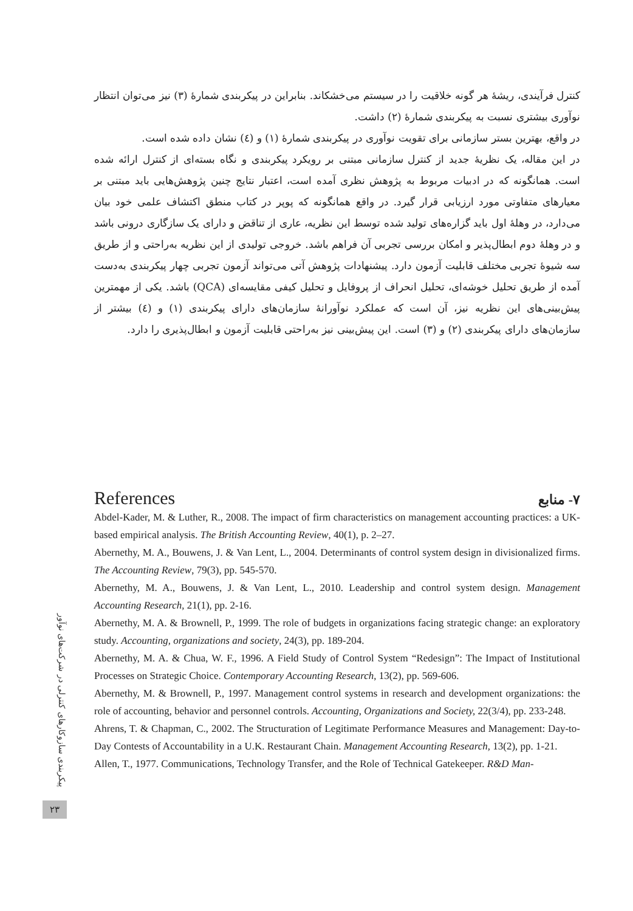کنترل فرآیندی، ریشهٔ هر گونه خلاقیت را در سیستم می‌خشکاند. بنابراین در پیکربندی شمارهٔ (۳) نیز می‌توان انتظار نوآوری بیشتری نسبت به پیکربندی شمارهٔ (۲) داشت.
در واقع، بهترین بستر سازمانی برای تقویت نوآوری در پیکربندی شمارهٔ (۱) و (٤) نشان داده شده است.
در این مقاله، یک نظریهٔ جدید از کنترل سازمانی مبتنی بر رویکرد پیکربندی و نگاه بسته‌ای از کنترل ارائه شده است. همانگونه که در ادبیات مربوط به پژوهش نظری آمده است، اعتبار نتایج چنین پژوهش‌هایی باید مبتنی بر معیارهای متفاوتی مورد ارزیابی قرار گیرد. در واقع همانگونه که پوپر در کتاب منطق اکتشاف علمی خود بیان می‌دارد، در وهلهٔ اول باید گزاره‌های تولید شده توسط این نظریه، عاری از تناقض و دارای یک سازگاری درونی باشد و در وهلهٔ دوم ابطال‌پذیر و امکان بررسی تجربی آن فراهم باشد. خروجی تولیدی از این نظریه به‌راحتی و از طریق سه شیوهٔ تجربی مختلف قابلیت آزمون دارد. پیشنهادات پژوهش آتی می‌تواند آزمون تجربی چهار پیکربندی به‌دست آمده از طریق تحلیل خوشه‌ای، تحلیل انحراف از پروفایل و تحلیل کیفی مقایسه‌ای (QCA) باشد. یکی از مهمترین پیش‌بینی‌های این نظریه نیز، آن است که عملکرد نوآورانهٔ سازمان‌های دارای پیکربندی (۱) و (٤) بیشتر از سازمان‌های دارای پیکربندی (۲) و (۳) است. این پیش‌بینی نیز به‌راحتی قابلیت آزمون و ابطال‌پذیری را دارد.
References ۷- منابع
Abdel-Kader, M. & Luther, R., 2008. The impact of firm characteristics on management accounting practices: a UK-based empirical analysis. The British Accounting Review, 40(1), p. 2–27.
Abernethy, M. A., Bouwens, J. & Van Lent, L., 2004. Determinants of control system design in divisionalized firms. The Accounting Review, 79(3), pp. 545-570.
Abernethy, M. A., Bouwens, J. & Van Lent, L., 2010. Leadership and control system design. Management Accounting Research, 21(1), pp. 2-16.
Abernethy, M. A. & Brownell, P., 1999. The role of budgets in organizations facing strategic change: an exploratory study. Accounting, organizations and society, 24(3), pp. 189-204.
Abernethy, M. A. & Chua, W. F., 1996. A Field Study of Control System “Redesign”: The Impact of Institutional Processes on Strategic Choice. Contemporary Accounting Research, 13(2), pp. 569-606.
Abernethy, M. & Brownell, P., 1997. Management control systems in research and development organizations: the role of accounting, behavior and personnel controls. Accounting, Organizations and Society, 22(3/4), pp. 233-248.
Ahrens, T. & Chapman, C., 2002. The Structuration of Legitimate Performance Measures and Management: Day-to-Day Contests of Accountability in a U.K. Restaurant Chain. Management Accounting Research, 13(2), pp. 1-21.
Allen, T., 1977. Communications, Technology Transfer, and the Role of Technical Gatekeeper. R&D Man-
پیکربندی سازوکارهای کنترلی در شرکت‌های نوآور
۲۳